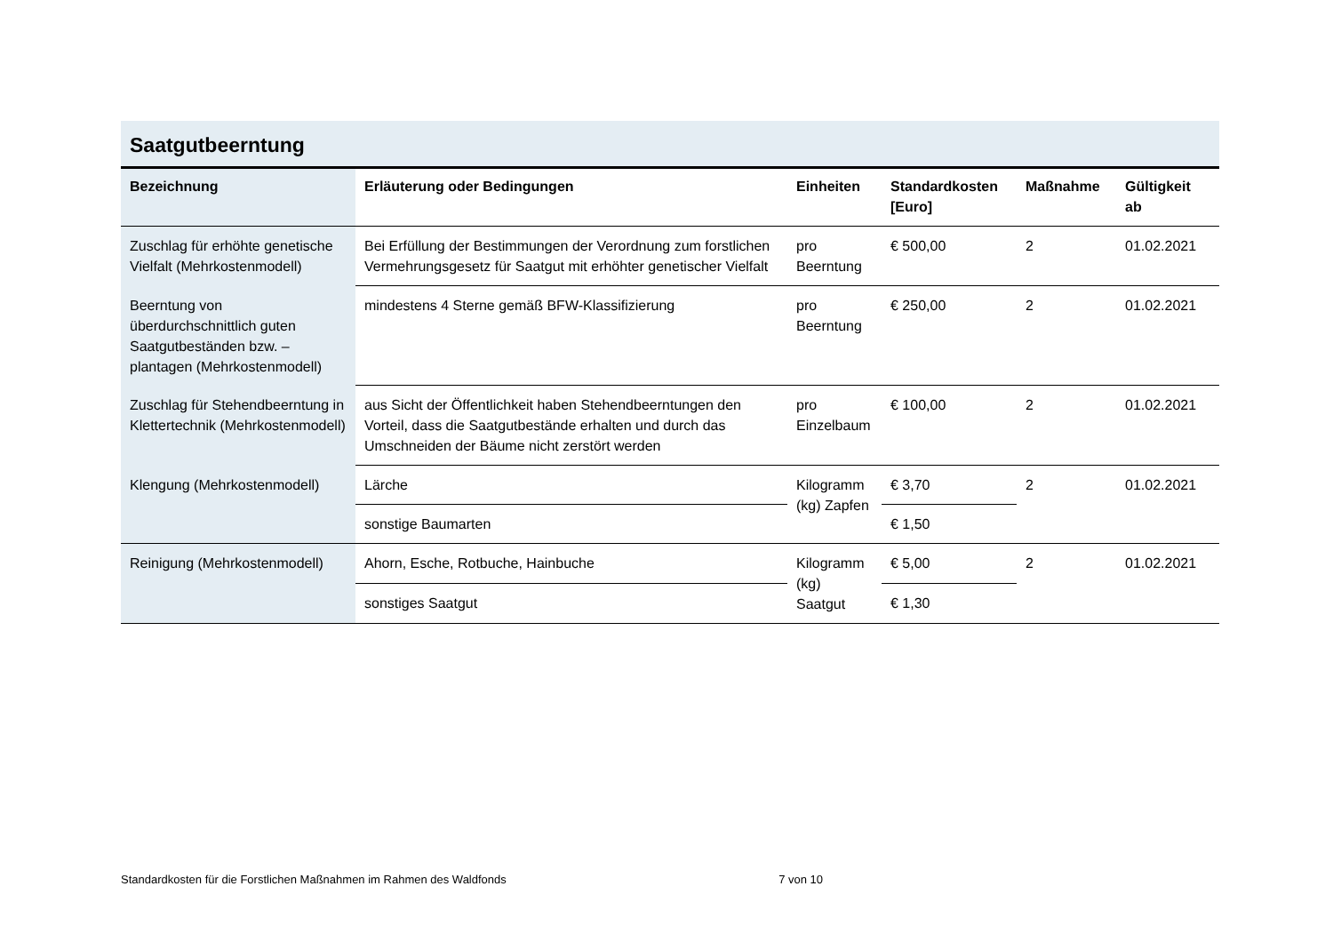Saatgutbeerntung
| Bezeichnung | Erläuterung oder Bedingungen | Einheiten | Standardkosten [Euro] | Maßnahme | Gültigkeit ab |
| --- | --- | --- | --- | --- | --- |
| Zuschlag für erhöhte genetische Vielfalt (Mehrkostenmodell) | Bei Erfüllung der Bestimmungen der Verordnung zum forstlichen Vermehrungsgesetz für Saatgut mit erhöhter genetischer Vielfalt | pro Beerntung | € 500,00 | 2 | 01.02.2021 |
| Beerntung von überdurchschnittlich guten Saatgutbeständen bzw. –plantagen (Mehrkostenmodell) | mindestens 4 Sterne gemäß BFW-Klassifizierung | pro Beerntung | € 250,00 | 2 | 01.02.2021 |
| Zuschlag für Stehendbeerntung in Klettertechnik (Mehrkostenmodell) | aus Sicht der Öffentlichkeit haben Stehendbeerntungen den Vorteil, dass die Saatgutbestände erhalten und durch das Umschneiden der Bäume nicht zerstört werden | pro Einzelbaum | € 100,00 | 2 | 01.02.2021 |
| Klengung (Mehrkostenmodell) | Lärche | Kilogramm (kg) Zapfen | € 3,70 | 2 | 01.02.2021 |
| | sonstige Baumarten | | € 1,50 | | |
| Reinigung (Mehrkostenmodell) | Ahorn, Esche, Rotbuche, Hainbuche | Kilogramm (kg) Saatgut | € 5,00 | 2 | 01.02.2021 |
| | sonstiges Saatgut | | € 1,30 | | |
Standardkosten für die Forstlichen Maßnahmen im Rahmen des Waldfonds 7 von 10